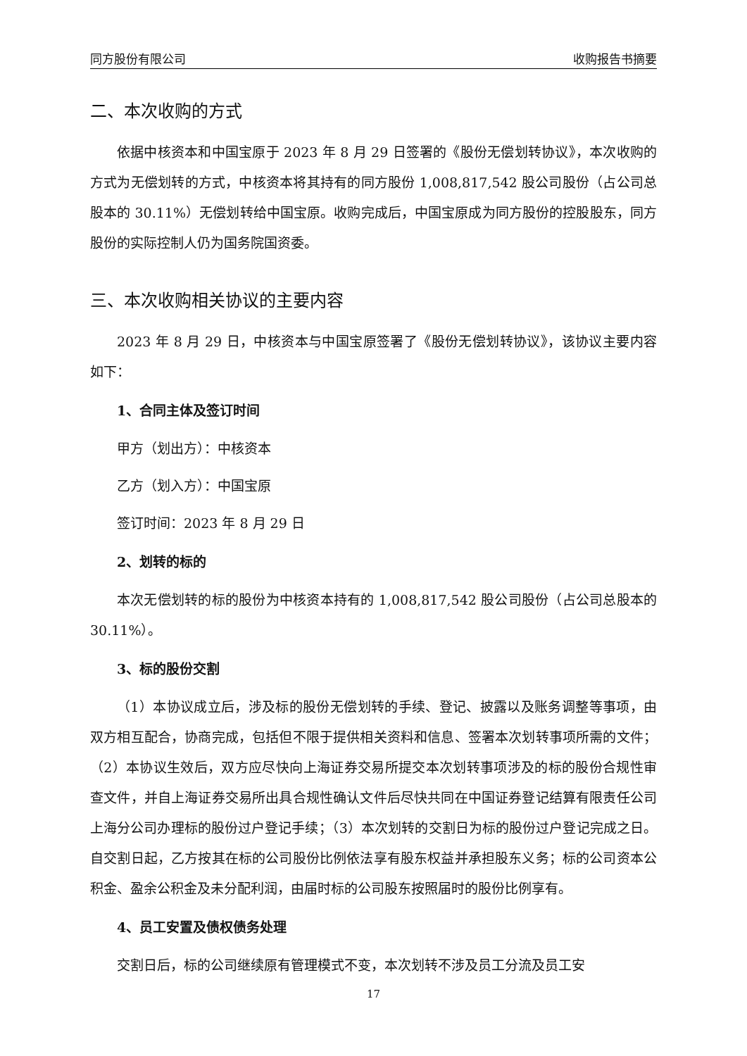同方股份有限公司 收购报告书摘要
二、本次收购的方式
依据中核资本和中国宝原于 2023 年 8 月 29 日签署的《股份无偿划转协议》，本次收购的方式为无偿划转的方式，中核资本将其持有的同方股份 1,008,817,542 股公司股份（占公司总股本的 30.11%）无偿划转给中国宝原。收购完成后，中国宝原成为同方股份的控股股东，同方股份的实际控制人仍为国务院国资委。
三、本次收购相关协议的主要内容
2023 年 8 月 29 日，中核资本与中国宝原签署了《股份无偿划转协议》，该协议主要内容如下：
1、合同主体及签订时间
甲方（划出方）：中核资本
乙方（划入方）：中国宝原
签订时间：2023 年 8 月 29 日
2、划转的标的
本次无偿划转的标的股份为中核资本持有的 1,008,817,542 股公司股份（占公司总股本的 30.11%）。
3、标的股份交割
（1）本协议成立后，涉及标的股份无偿划转的手续、登记、披露以及账务调整等事项，由双方相互配合，协商完成，包括但不限于提供相关资料和信息、签署本次划转事项所需的文件；（2）本协议生效后，双方应尽快向上海证券交易所提交本次划转事项涉及的标的股份合规性审查文件，并自上海证券交易所出具合规性确认文件后尽快共同在中国证券登记结算有限责任公司上海分公司办理标的股份过户登记手续；（3）本次划转的交割日为标的股份过户登记完成之日。自交割日起，乙方按其在标的公司股份比例依法享有股东权益并承担股东义务；标的公司资本公积金、盈余公积金及未分配利润，由届时标的公司股东按照届时的股份比例享有。
4、员工安置及债权债务处理
交割日后，标的公司继续原有管理模式不变，本次划转不涉及员工分流及员工安
17